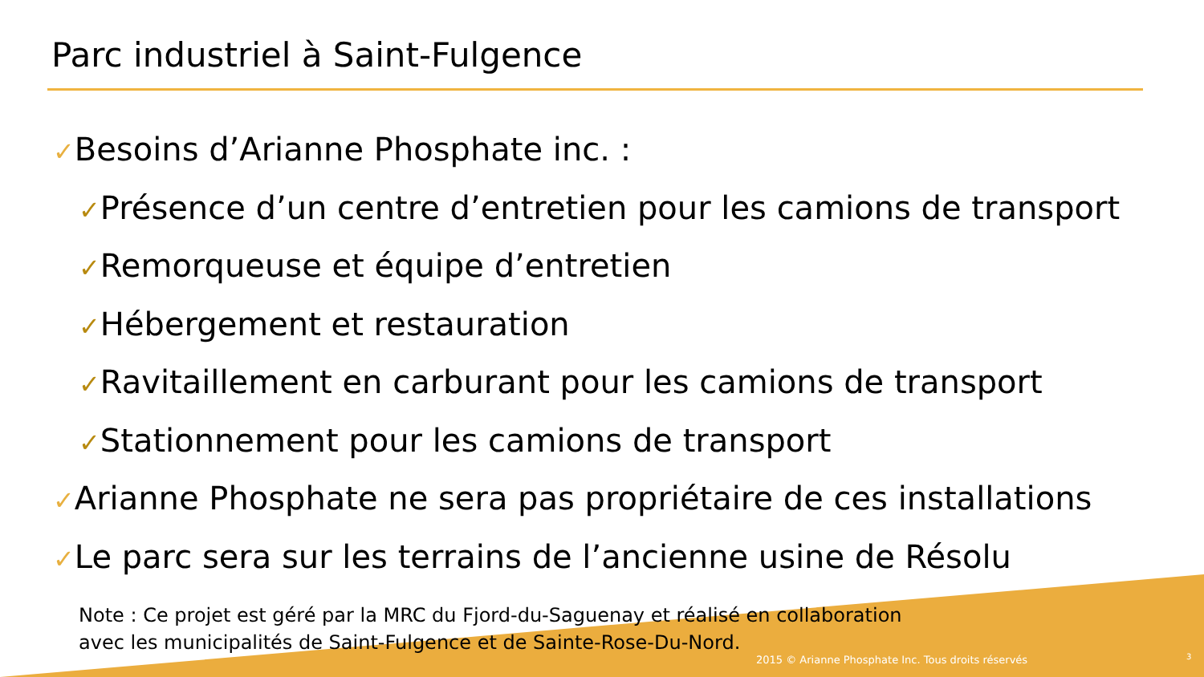Parc industriel à Saint-Fulgence
✓Besoins d’Arianne Phosphate inc. :
✓Présence d’un centre d’entretien pour les camions de transport
✓Remorqueuse et équipe d’entretien
✓Hébergement et restauration
✓Ravitaillement en carburant pour les camions de transport
✓Stationnement pour les camions de transport
✓Arianne Phosphate ne sera pas propriétaire de ces installations
✓Le parc sera sur les terrains de l’ancienne usine de Résolu
Note : Ce projet est géré par la MRC du Fjord-du-Saguenay et réalisé en collaboration
avec les municipalités de Saint-Fulgence et de Sainte-Rose-Du-Nord.
2015 © Arianne Phosphate Inc. Tous droits réservés
3